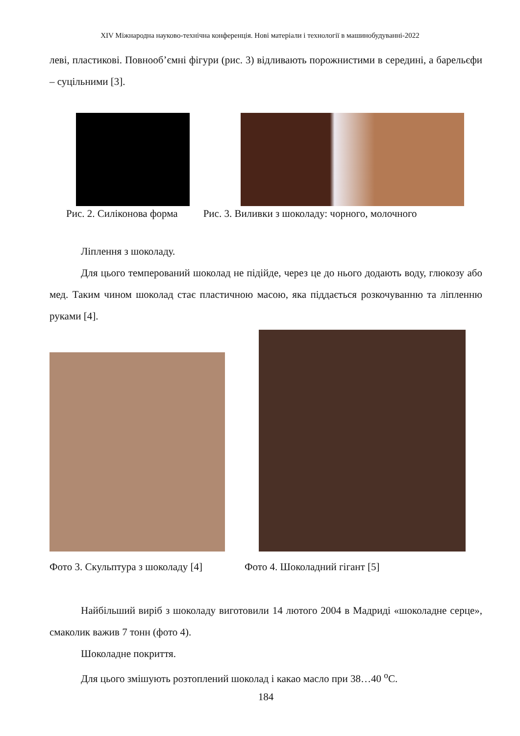XIV Міжнародна науково-технічна конференція. Нові матеріали і технології в машинобудуванні-2022
леві, пластикові. Повнооб’ємні фігури (рис. 3) відливають порожнистими в середині, а барельєфи – суцільними [3].
Рис. 2. Силіконова форма Рис. 3. Виливки з шоколаду: чорного, молочного
Ліплення з шоколаду.
Для цього темперований шоколад не підійде, через це до нього додають воду, глюкозу або мед. Таким чином шоколад стає пластичною масою, яка піддається розкочуванню та ліпленню руками [4].
Фото 3. Скульптура з шоколаду [4] Фото 4. Шоколадний гігант [5]
Найбільший виріб з шоколаду виготовили 14 лютого 2004 в Мадриді «шоколадне серце», смаколик важив 7 тонн (фото 4).
Шоколадне покриття.
Для цього змішують розтоплений шоколад і какао масло при 38…40 <sup>о</sup>С.
184